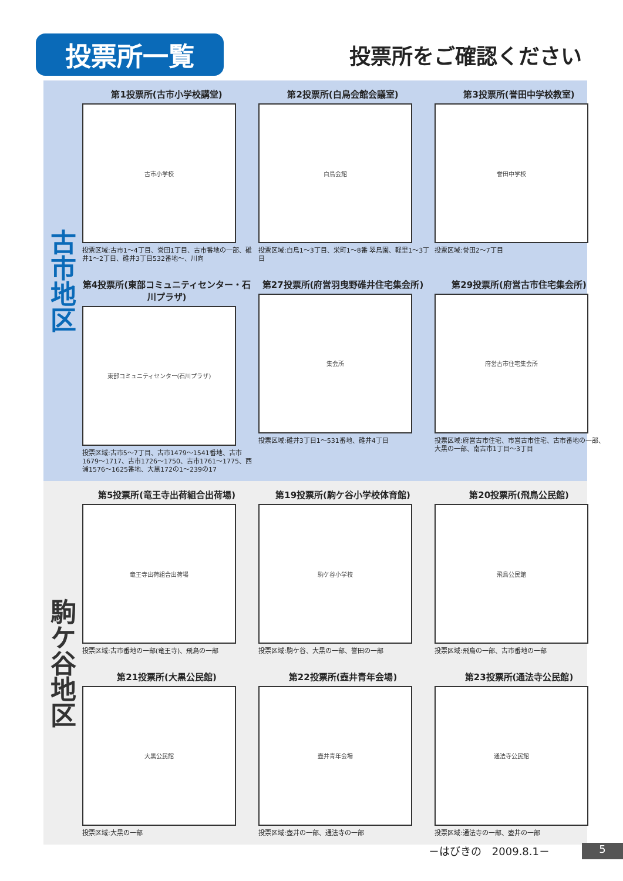投票所一覧
投票所をご確認ください
古市地区
第1投票所(古市小学校講堂)
古市小学校
投票区域:古市1～4丁目、誉田1丁目、古市番地の一部、碓井1～2丁目、碓井3丁目532番地～、川向
第2投票所(白鳥会館会議室)
白鳥会館
投票区域:白鳥1～3丁目、栄町1～8番 翠鳥園、軽里1～3丁目
第3投票所(誉田中学校教室)
誉田中学校
投票区域:誉田2～7丁目
第4投票所(東部コミュニティセンター・石川プラザ)
東部コミュニティセンター(石川プラザ)
投票区域:古市5～7丁目、古市1479～1541番地、古市1679～1717、古市1726～1750、古市1761～1775、西浦1576～1625番地、大黒172の1～239の17
第27投票所(府営羽曳野碓井住宅集会所)
集会所
投票区域:碓井3丁目1～531番地、碓井4丁目
第29投票所(府営古市住宅集会所)
府営古市住宅集会所
投票区域:府営古市住宅、市営古市住宅、古市番地の一部、大黒の一部、南古市1丁目～3丁目
駒ケ谷地区
第5投票所(竜王寺出荷組合出荷場)
竜王寺出荷組合出荷場
投票区域:古市番地の一部(竜王寺)、飛鳥の一部
第19投票所(駒ケ谷小学校体育館)
駒ケ谷小学校
投票区域:駒ケ谷、大黒の一部、誉田の一部
第20投票所(飛鳥公民館)
飛鳥公民館
投票区域:飛鳥の一部、古市番地の一部
第21投票所(大黒公民館)
大黒公民館
投票区域:大黒の一部
第22投票所(壺井青年会場)
壺井青年会場
投票区域:壺井の一部、通法寺の一部
第23投票所(通法寺公民館)
通法寺公民館
投票区域:通法寺の一部、壺井の一部
－はびきの　2009.8.1－ 5